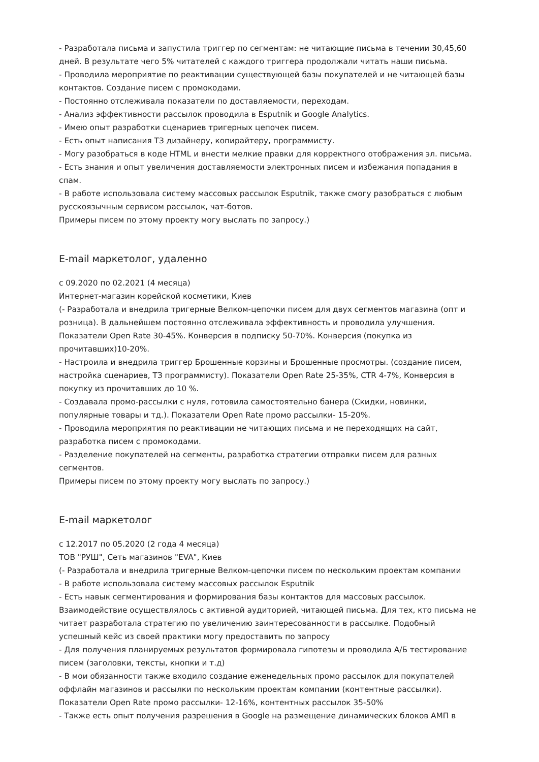- Разработала письма и запустила триггер по сегментам: не читающие письма в течении 30,45,60 дней. В результате чего 5% читателей с каждого триггера продолжали читать наши письма.
- Проводила мероприятие по реактивации существующей базы покупателей и не читающей базы контактов. Создание писем с промокодами.
- Постоянно отслеживала показатели по доставляемости, переходам.
- Анализ эффективности рассылок проводила в Esputnik и Google Analytics.
- Имею опыт разработки сценариев тригерных цепочек писем.
- Есть опыт написания ТЗ дизайнеру, копирайтеру, программисту.
- Могу разобраться в коде HTML и внести мелкие правки для корректного отображения эл. письма.
- Есть знания и опыт увеличения доставляемости электронных писем и избежания попадания в спам.
- В работе использовала систему массовых рассылок Esputnik, также смогу разобраться с любым русскоязычным сервисом рассылок, чат-ботов.
Примеры писем по этому проекту могу выслать по запросу.)
E-mail маркетолог, удаленно
с 09.2020 по 02.2021 (4 месяца)
Интернет-магазин корейской косметики, Киев
(- Разработала и внедрила тригерные Велком-цепочки писем для двух сегментов магазина (опт и розница). В дальнейшем постоянно отслеживала эффективность и проводила улучшения. Показатели Open Rate 30-45%. Конверсия в подписку 50-70%. Конверсия (покупка из прочитавших)10-20%.
- Настроила и внедрила триггер Брошенные корзины и Брошенные просмотры. (создание писем, настройка сценариев, ТЗ программисту). Показатели Open Rate 25-35%, CTR 4-7%, Конверсия в покупку из прочитавших до 10 %.
- Создавала промо-рассылки с нуля, готовила самостоятельно банера (Скидки, новинки, популярные товары и тд.). Показатели Open Rate промо рассылки- 15-20%.
- Проводила мероприятия по реактивации не читающих письма и не переходящих на сайт, разработка писем с промокодами.
- Разделение покупателей на сегменты, разработка стратегии отправки писем для разных сегментов.
Примеры писем по этому проекту могу выслать по запросу.)
E-mail маркетолог
с 12.2017 по 05.2020 (2 года 4 месяца)
ТОВ "РУШ", Сеть магазинов "EVA", Киев
(- Разработала и внедрила тригерные Велком-цепочки писем по нескольким проектам компании
- В работе использовала систему массовых рассылок Esputnik
- Есть навык сегментирования и формирования базы контактов для массовых рассылок. Взаимодействие осуществлялось с активной аудиторией, читающей письма. Для тех, кто письма не читает разработала стратегию по увеличению заинтересованности в рассылке. Подобный успешный кейс из своей практики могу предоставить по запросу
- Для получения планируемых результатов формировала гипотезы и проводила А/Б тестирование писем (заголовки, тексты, кнопки и т.д)
- В мои обязанности также входило создание еженедельных промо рассылок для покупателей оффлайн магазинов и рассылки по нескольким проектам компании (контентные рассылки). Показатели Open Rate промо рассылки- 12-16%, контентных рассылок 35-50%
- Также есть опыт получения разрешения в Google на размещение динамических блоков АМП в